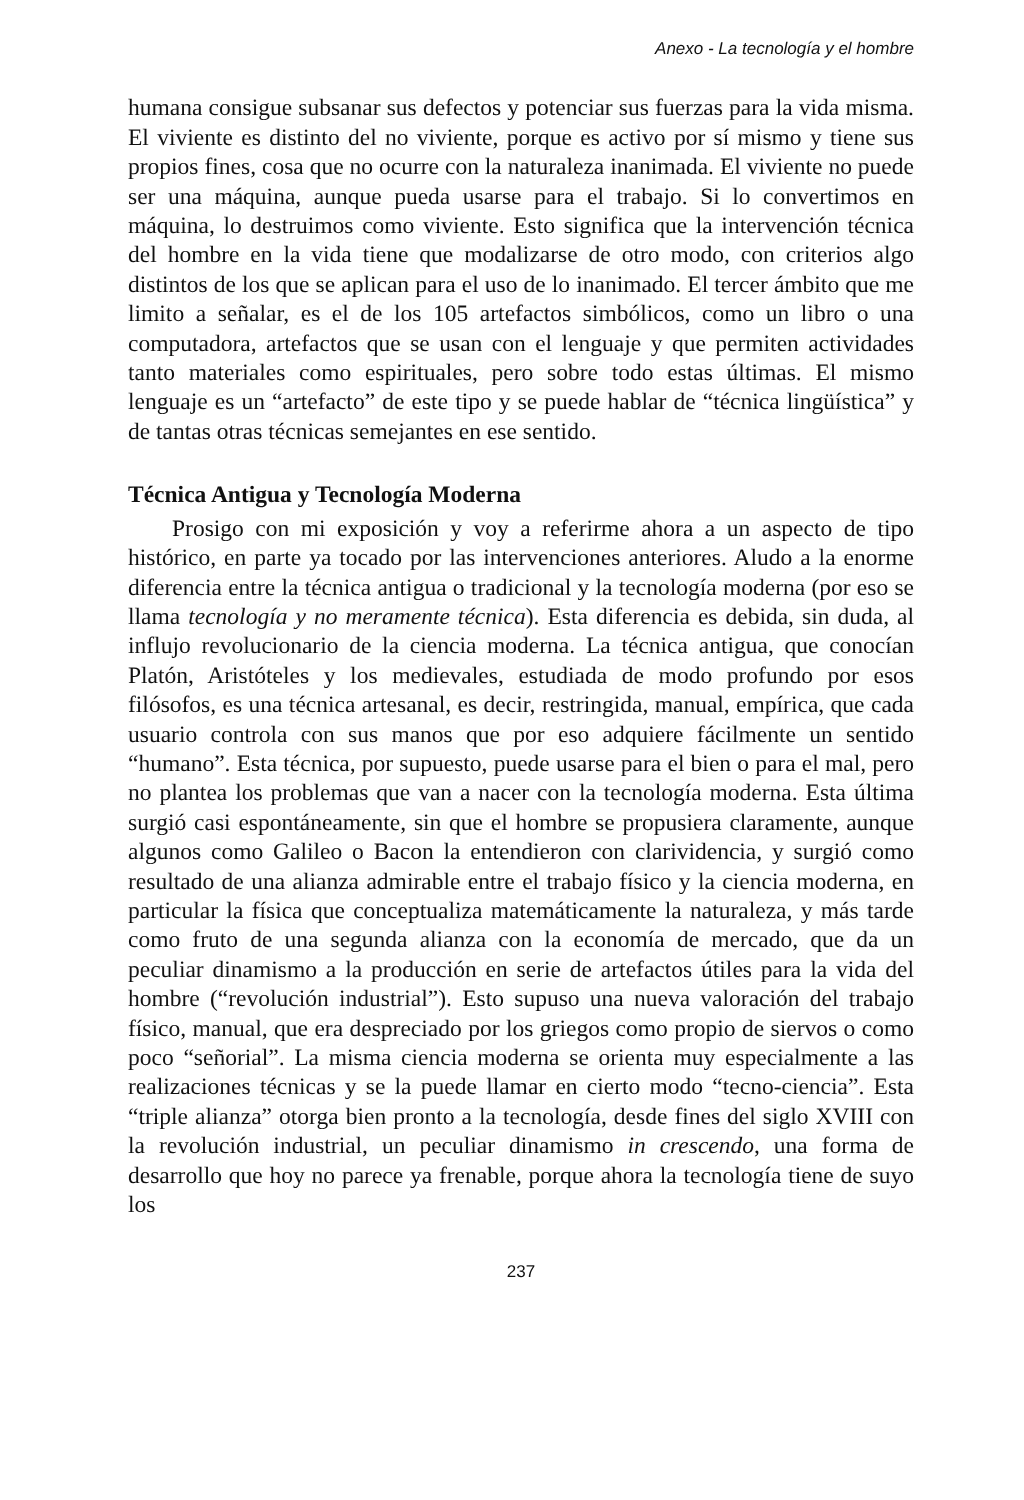Anexo - La tecnología y el hombre
humana consigue subsanar sus defectos y potenciar sus fuerzas para la vida misma. El viviente es distinto del no viviente, porque es activo por sí mismo y tiene sus propios fines, cosa que no ocurre con la naturaleza inanimada. El viviente no puede ser una máquina, aunque pueda usarse para el trabajo. Si lo convertimos en máquina, lo destruimos como viviente. Esto significa que la intervención técnica del hombre en la vida tiene que modalizarse de otro modo, con criterios algo distintos de los que se aplican para el uso de lo inanimado. El tercer ámbito que me limito a señalar, es el de los 105 artefactos simbólicos, como un libro o una computadora, artefactos que se usan con el lenguaje y que permiten actividades tanto materiales como espirituales, pero sobre todo estas últimas. El mismo lenguaje es un “artefacto” de este tipo y se puede hablar de “técnica lingüística” y de tantas otras técnicas semejantes en ese sentido.
Técnica Antigua y Tecnología Moderna
Prosigo con mi exposición y voy a referirme ahora a un aspecto de tipo histórico, en parte ya tocado por las intervenciones anteriores. Aludo a la enorme diferencia entre la técnica antigua o tradicional y la tecnología moderna (por eso se llama tecnología y no meramente técnica). Esta diferencia es debida, sin duda, al influjo revolucionario de la ciencia moderna. La técnica antigua, que conocían Platón, Aristóteles y los medievales, estudiada de modo profundo por esos filósofos, es una técnica artesanal, es decir, restringida, manual, empírica, que cada usuario controla con sus manos que por eso adquiere fácilmente un sentido “humano”. Esta técnica, por supuesto, puede usarse para el bien o para el mal, pero no plantea los problemas que van a nacer con la tecnología moderna. Esta última surgió casi espontáneamente, sin que el hombre se propusiera claramente, aunque algunos como Galileo o Bacon la entendieron con clarividencia, y surgió como resultado de una alianza admirable entre el trabajo físico y la ciencia moderna, en particular la física que conceptualiza matemáticamente la naturaleza, y más tarde como fruto de una segunda alianza con la economía de mercado, que da un peculiar dinamismo a la producción en serie de artefactos útiles para la vida del hombre (“revolución industrial”). Esto supuso una nueva valoración del trabajo físico, manual, que era despreciado por los griegos como propio de siervos o como poco “señorial”. La misma ciencia moderna se orienta muy especialmente a las realizaciones técnicas y se la puede llamar en cierto modo “tecno-ciencia”. Esta “triple alianza” otorga bien pronto a la tecnología, desde fines del siglo XVIII con la revolución industrial, un peculiar dinamismo in crescendo, una forma de desarrollo que hoy no parece ya frenable, porque ahora la tecnología tiene de suyo los
237